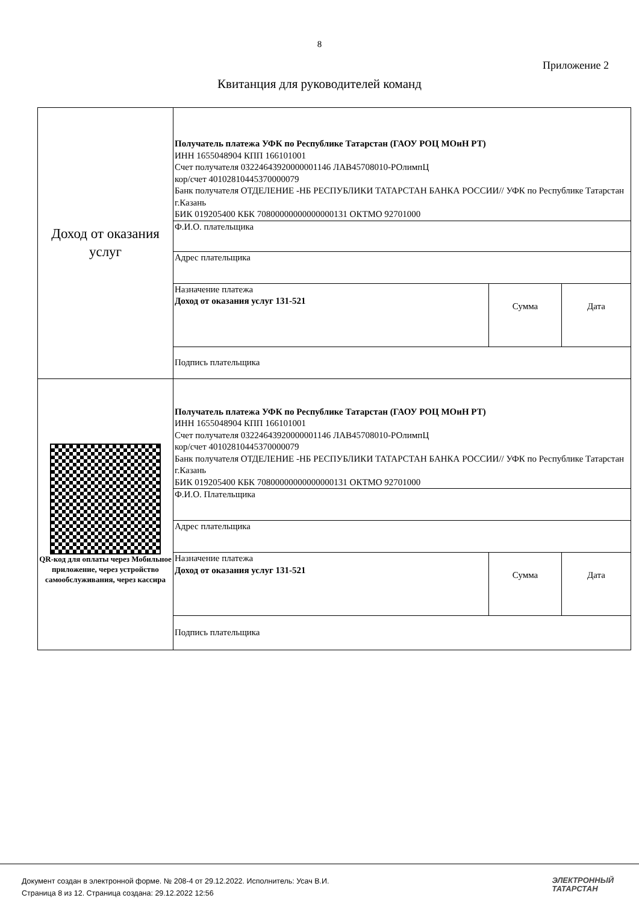8
Приложение 2
Квитанция для руководителей команд
| Доход от оказания услуг | Получатель платежа УФК по Республике Татарстан (ГАОУ РОЦ МОиН РТ) ИНН 1655048904 КПП 166101001 Счет получателя 03224643920000001146 ЛАВ45708010-РОлимпЦ кор/счет 40102810445370000079 Банк получателя ОТДЕЛЕНИЕ -НБ РЕСПУБЛИКИ ТАТАРСТАН БАНКА РОССИИ// УФК по Республике Татарстан г.Казань БИК 019205400 КБК 70800000000000000131 ОКТМО 92701000 | | |
| | Ф.И.О. плательщика | | |
| | Адрес плательщика | | |
| | Назначение платежа Доход от оказания услуг 131-521 | Сумма | Дата |
| | Подпись плательщика | | |
| QR-код для оплаты через Мобильное приложение, через устройство самообслуживания, через кассира | Получатель платежа УФК по Республике Татарстан (ГАОУ РОЦ МОиН РТ) ИНН 1655048904 КПП 166101001 Счет получателя 03224643920000001146 ЛАВ45708010-РОлимпЦ кор/счет 40102810445370000079 Банк получателя ОТДЕЛЕНИЕ -НБ РЕСПУБЛИКИ ТАТАРСТАН БАНКА РОССИИ// УФК по Республике Татарстан г.Казань БИК 019205400 КБК 70800000000000000131 ОКТМО 92701000 | | |
| | Ф.И.О. Плательщика | | |
| | Адрес плательщика | | |
| | Назначение платежа Доход от оказания услуг 131-521 | Сумма | Дата |
| | Подпись плательщика | | |
Документ создан в электронной форме. № 208-4 от 29.12.2022. Исполнитель: Усач В.И.
Страница 8 из 12. Страница создана: 29.12.2022 12:56
ЭЛЕКТРОННЫЙ
ТАТАРСТАН